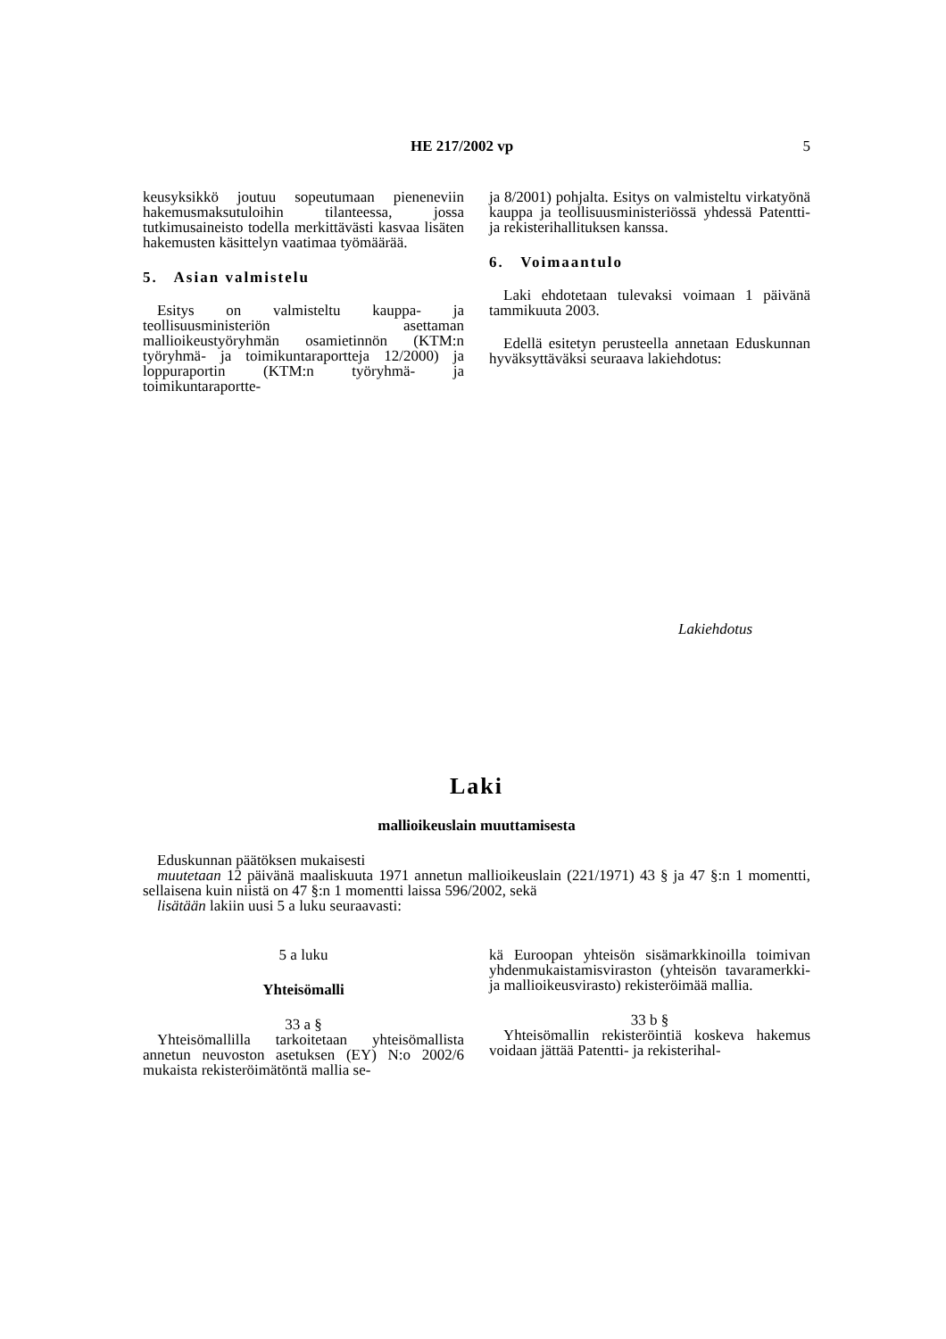HE 217/2002 vp 5
keusyksikkö joutuu sopeutumaan pieneneviin hakemusmaksutuloihin tilanteessa, jossa tutkimusaineisto todella merkittävästi kasvaa lisäten hakemusten käsittelyn vaatimaa työmäärää.
5. Asian valmistelu
Esitys on valmisteltu kauppa- ja teollisuusministeriön asettaman mallioikeustyöryhmän osamietinnön (KTM:n työryhmä- ja toimikuntaraportteja 12/2000) ja loppuraportin (KTM:n työryhmä- ja toimikuntaraportte-
ja 8/2001) pohjalta. Esitys on valmisteltu virkatyönä kauppa ja teollisuusministeriössä yhdessä Patentti- ja rekisterihallituksen kanssa.
6. Voimaantulo
Laki ehdotetaan tulevaksi voimaan 1 päivänä tammikuuta 2003.
Edellä esitetyn perusteella annetaan Eduskunnan hyväksyttäväksi seuraava lakiehdotus:
Lakiehdotus
Laki
mallioikeuslain muuttamisesta
Eduskunnan päätöksen mukaisesti
muutetaan 12 päivänä maaliskuuta 1971 annetun mallioikeuslain (221/1971) 43 § ja 47 §:n 1 momentti, sellaisena kuin niistä on 47 §:n 1 momentti laissa 596/2002, sekä
lisätään lakiin uusi 5 a luku seuraavasti:
5 a luku
Yhteisömalli
33 a §
Yhteisömallilla tarkoitetaan yhteisömallista annetun neuvoston asetuksen (EY) N:o 2002/6 mukaista rekisteröimätöntä mallia se-
kä Euroopan yhteisön sisämarkkinoilla toimivan yhdenmukaistamisviraston (yhteisön tavaramerkki- ja mallioikeusvirasto) rekisteröimää mallia.
33 b §
Yhteisömallin rekisteröintiä koskeva hakemus voidaan jättää Patentti- ja rekisterihal-